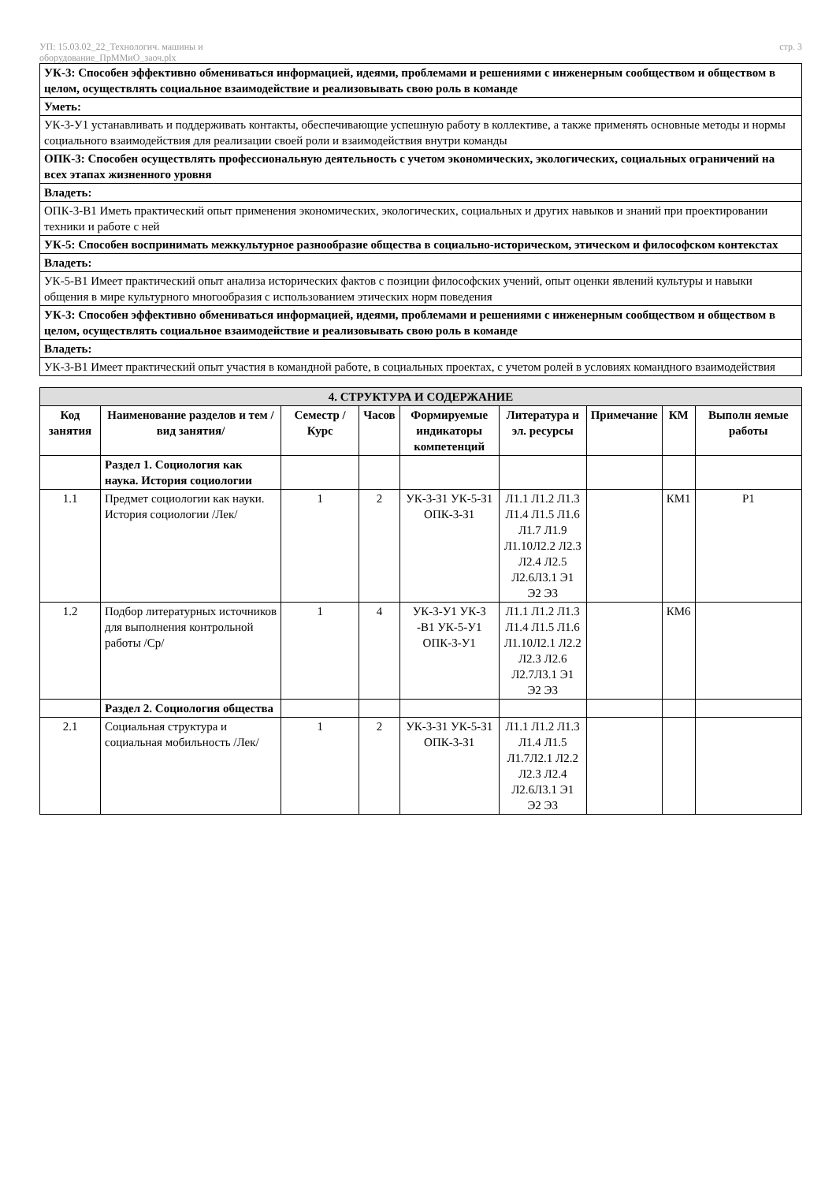УП: 15.03.02_22_Технологич. машины и
оборудование_ПрММиО_заоч.plx
стр. 3
| УК-3: Способен эффективно обмениваться информацией, идеями, проблемами и решениями с инженерным сообществом и обществом в целом, осуществлять социальное взаимодействие и реализовывать свою роль в команде |
| Уметь: |
| УК-3-У1 устанавливать и поддерживать контакты, обеспечивающие успешную работу в коллективе, а также применять основные методы и нормы социального взаимодействия для реализации своей роли и взаимодействия внутри команды |
| ОПК-3: Способен осуществлять профессиональную деятельность с учетом экономических, экологических, социальных ограничений на всех этапах жизненного уровня |
| Владеть: |
| ОПК-3-В1 Иметь практический опыт применения экономических, экологических, социальных и других навыков и знаний при проектировании техники и работе с ней |
| УК-5: Способен воспринимать межкультурное разнообразие общества в социально-историческом, этическом и философском контекстах |
| Владеть: |
| УК-5-В1 Имеет практический опыт анализа исторических фактов с позиции философских учений, опыт оценки явлений культуры и навыки общения в мире культурного многообразия с использованием этических норм поведения |
| УК-3: Способен эффективно обмениваться информацией, идеями, проблемами и решениями с инженерным сообществом и обществом в целом, осуществлять социальное взаимодействие и реализовывать свою роль в команде |
| Владеть: |
| УК-3-В1 Имеет практический опыт участия в командной работе, в социальных проектах, с учетом ролей в условиях командного взаимодействия |
| 4. СТРУКТУРА И СОДЕРЖАНИЕ | | | | | | | | |
| --- | --- | --- | --- | --- | --- | --- | --- | --- |
| Код занятия | Наименование разделов и тем /вид занятия/ | Семестр / Курс | Часов | Формируемые индикаторы компетенций | Литература и эл. ресурсы | Примечание | КМ | Выполн яемые работы |
| | Раздел 1. Социология как наука. История социологии | | | | | | | |
| 1.1 | Предмет социологии как науки. История социологии /Лек/ | 1 | 2 | УК-3-З1 УК-5-З1 ОПК-3-З1 | Л1.1 Л1.2 Л1.3 Л1.4 Л1.5 Л1.6 Л1.7 Л1.9 Л1.10Л2.2 Л2.3 Л2.4 Л2.5 Л2.6Л3.1 Э1 Э2 Э3 | | КМ1 | Р1 |
| 1.2 | Подбор литературных источников для выполнения контрольной работы /Ср/ | 1 | 4 | УК-3-У1 УК-3 -В1 УК-5-У1 ОПК-3-У1 | Л1.1 Л1.2 Л1.3 Л1.4 Л1.5 Л1.6 Л1.10Л2.1 Л2.2 Л2.3 Л2.6 Л2.7Л3.1 Э1 Э2 Э3 | | КМ6 | |
| | Раздел 2. Социология общества | | | | | | | |
| 2.1 | Социальная структура и социальная мобильность /Лек/ | 1 | 2 | УК-3-З1 УК-5-З1 ОПК-3-З1 | Л1.1 Л1.2 Л1.3 Л1.4 Л1.5 Л1.7Л2.1 Л2.2 Л2.3 Л2.4 Л2.6Л3.1 Э1 Э2 Э3 | | | |